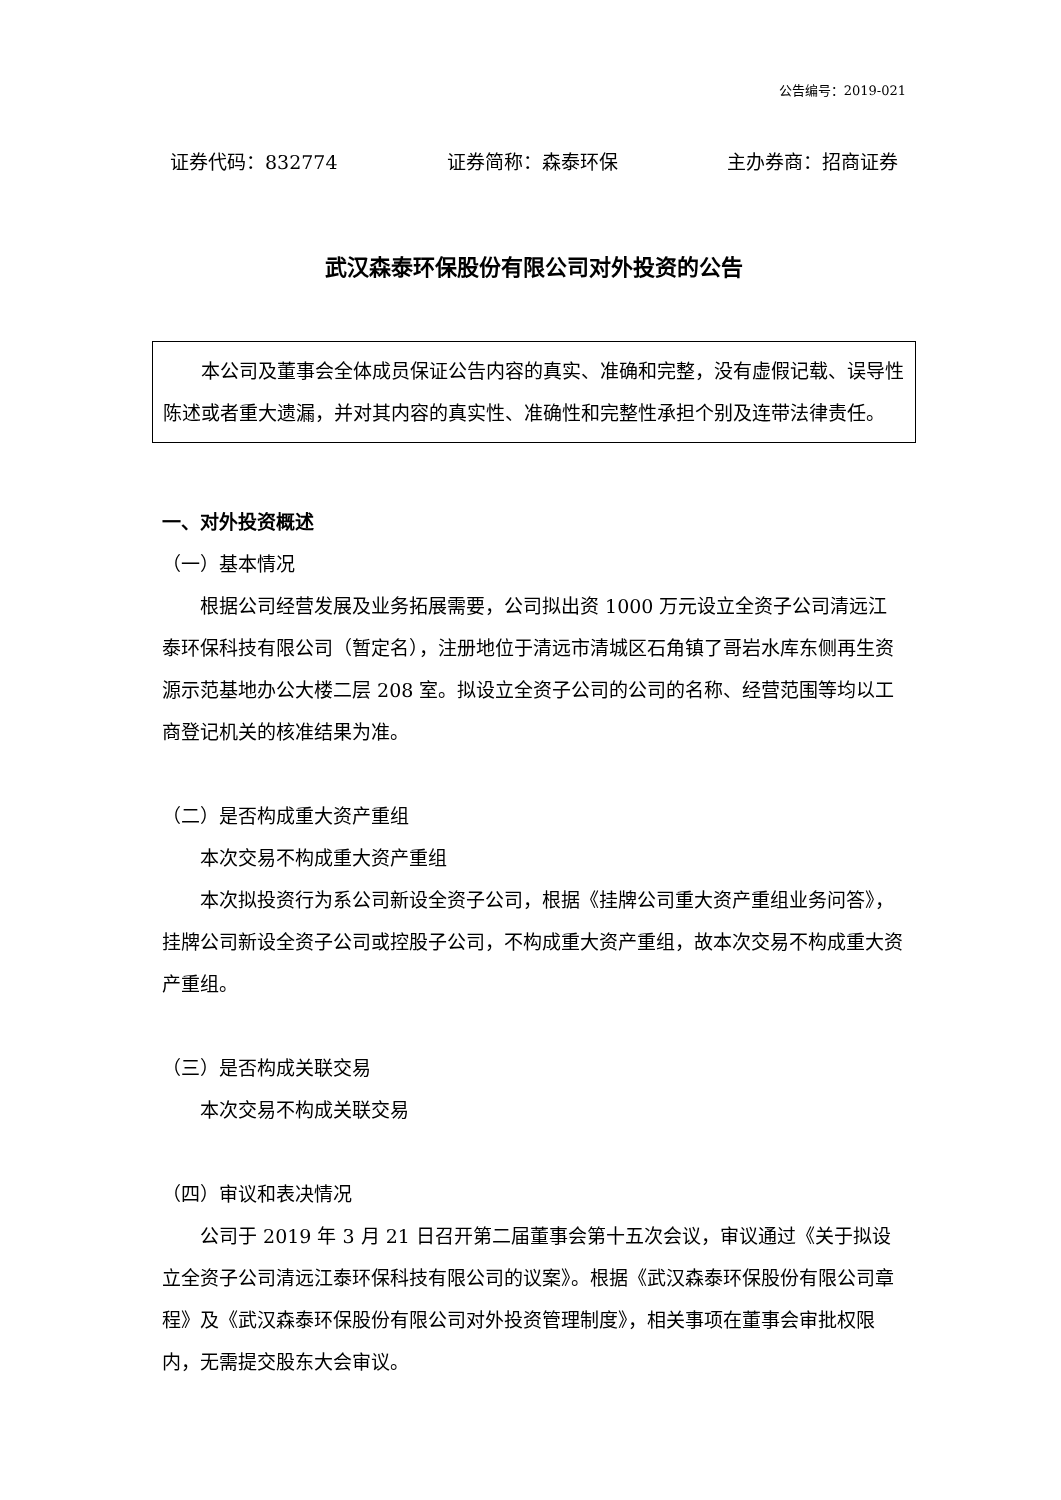公告编号：2019-021
证券代码：832774 证券简称：森泰环保 主办券商：招商证券
武汉森泰环保股份有限公司对外投资的公告
本公司及董事会全体成员保证公告内容的真实、准确和完整，没有虚假记载、误导性陈述或者重大遗漏，并对其内容的真实性、准确性和完整性承担个别及连带法律责任。
一、对外投资概述
（一）基本情况
根据公司经营发展及业务拓展需要，公司拟出资 1000 万元设立全资子公司清远江泰环保科技有限公司（暂定名），注册地位于清远市清城区石角镇了哥岩水库东侧再生资源示范基地办公大楼二层 208 室。拟设立全资子公司的公司的名称、经营范围等均以工商登记机关的核准结果为准。
（二）是否构成重大资产重组
本次交易不构成重大资产重组
本次拟投资行为系公司新设全资子公司，根据《挂牌公司重大资产重组业务问答》，挂牌公司新设全资子公司或控股子公司，不构成重大资产重组，故本次交易不构成重大资产重组。
（三）是否构成关联交易
本次交易不构成关联交易
（四）审议和表决情况
公司于 2019 年 3 月 21 日召开第二届董事会第十五次会议，审议通过《关于拟设立全资子公司清远江泰环保科技有限公司的议案》。根据《武汉森泰环保股份有限公司章程》及《武汉森泰环保股份有限公司对外投资管理制度》，相关事项在董事会审批权限内，无需提交股东大会审议。